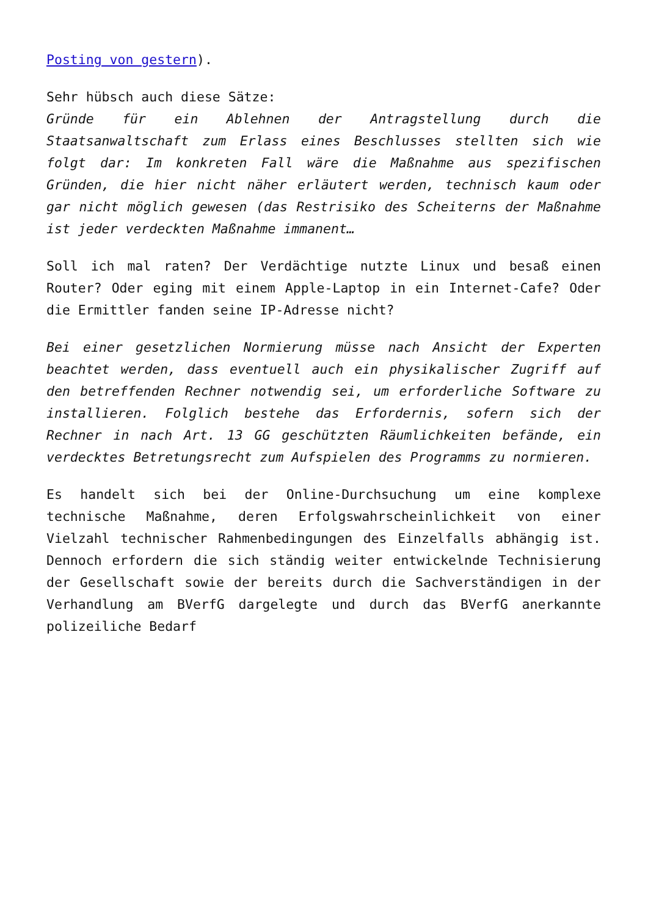Posting von gestern).
Sehr hübsch auch diese Sätze:
Gründe für ein Ablehnen der Antragstellung durch die Staatsanwaltschaft zum Erlass eines Beschlusses stellten sich wie folgt dar: Im konkreten Fall wäre die Maßnahme aus spezifischen Gründen, die hier nicht näher erläutert werden, technisch kaum oder gar nicht möglich gewesen (das Restrisiko des Scheiterns der Maßnahme ist jeder verdeckten Maßnahme immanent…
Soll ich mal raten? Der Verdächtige nutzte Linux und besaß einen Router? Oder eging mit einem Apple-Laptop in ein Internet-Cafe? Oder die Ermittler fanden seine IP-Adresse nicht?
Bei einer gesetzlichen Normierung müsse nach Ansicht der Experten beachtet werden, dass eventuell auch ein physikalischer Zugriff auf den betreffenden Rechner notwendig sei, um erforderliche Software zu installieren. Folglich bestehe das Erfordernis, sofern sich der Rechner in nach Art. 13 GG geschützten Räumlichkeiten befände, ein verdecktes Betretungsrecht zum Aufspielen des Programms zu normieren.
Es handelt sich bei der Online-Durchsuchung um eine komplexe technische Maßnahme, deren Erfolgswahrscheinlichkeit von einer Vielzahl technischer Rahmenbedingungen des Einzelfalls abhängig ist. Dennoch erfordern die sich ständig weiter entwickelnde Technisierung der Gesellschaft sowie der bereits durch die Sachverständigen in der Verhandlung am BVerfG dargelegte und durch das BVerfG anerkannte polizeiliche Bedarf